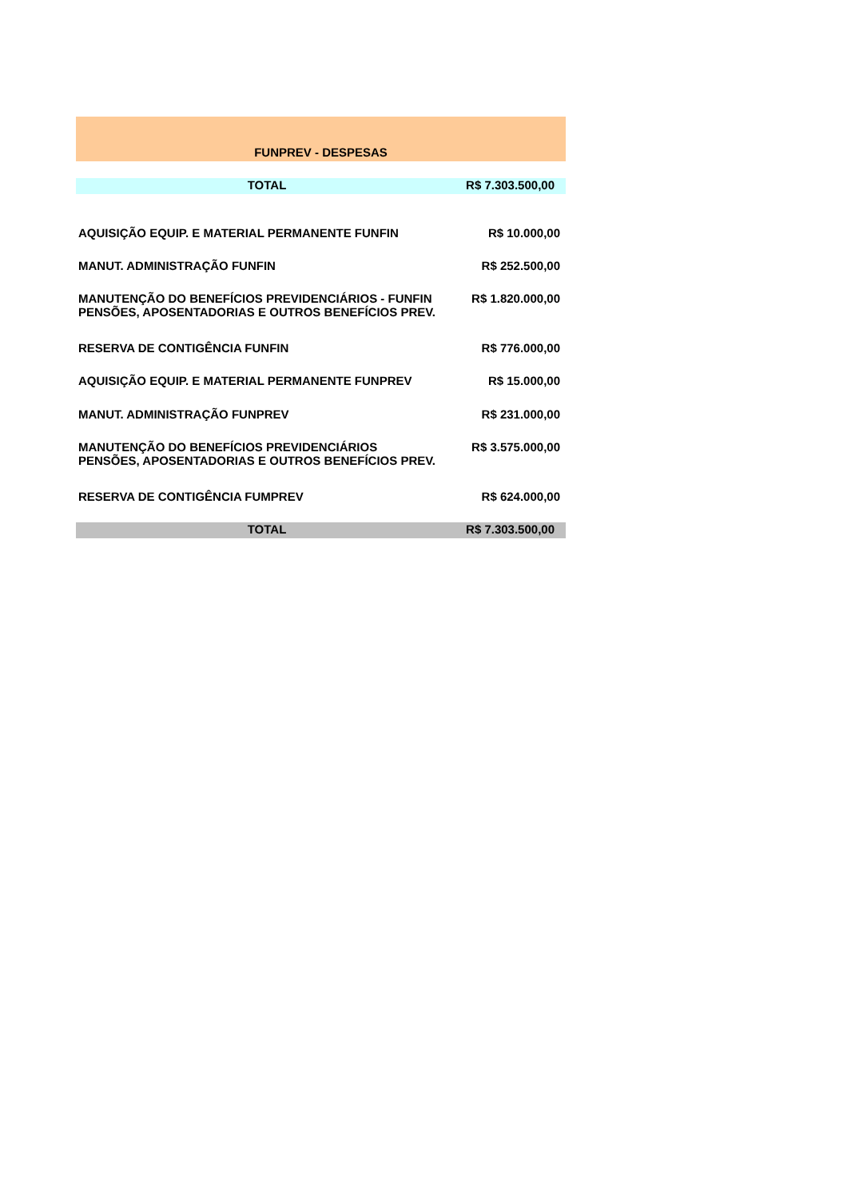| FUNPREV - DESPESAS | |
| TOTAL | R$ 7.303.500,00 |
| AQUISIÇÃO EQUIP. E MATERIAL PERMANENTE FUNFIN | R$ 10.000,00 |
| MANUT. ADMINISTRAÇÃO FUNFIN | R$ 252.500,00 |
| MANUTENÇÃO DO BENEFÍCIOS PREVIDENCIÁRIOS - FUNFIN PENSÕES, APOSENTADORIAS E OUTROS BENEFÍCIOS PREV. | R$ 1.820.000,00 |
| RESERVA DE CONTIGÊNCIA FUNFIN | R$ 776.000,00 |
| AQUISIÇÃO EQUIP. E MATERIAL PERMANENTE FUNPREV | R$ 15.000,00 |
| MANUT. ADMINISTRAÇÃO FUNPREV | R$ 231.000,00 |
| MANUTENÇÃO DO BENEFÍCIOS PREVIDENCIÁRIOS PENSÕES, APOSENTADORIAS E OUTROS BENEFÍCIOS PREV. | R$ 3.575.000,00 |
| RESERVA DE CONTIGÊNCIA FUMPREV | R$ 624.000,00 |
| TOTAL | R$ 7.303.500,00 |